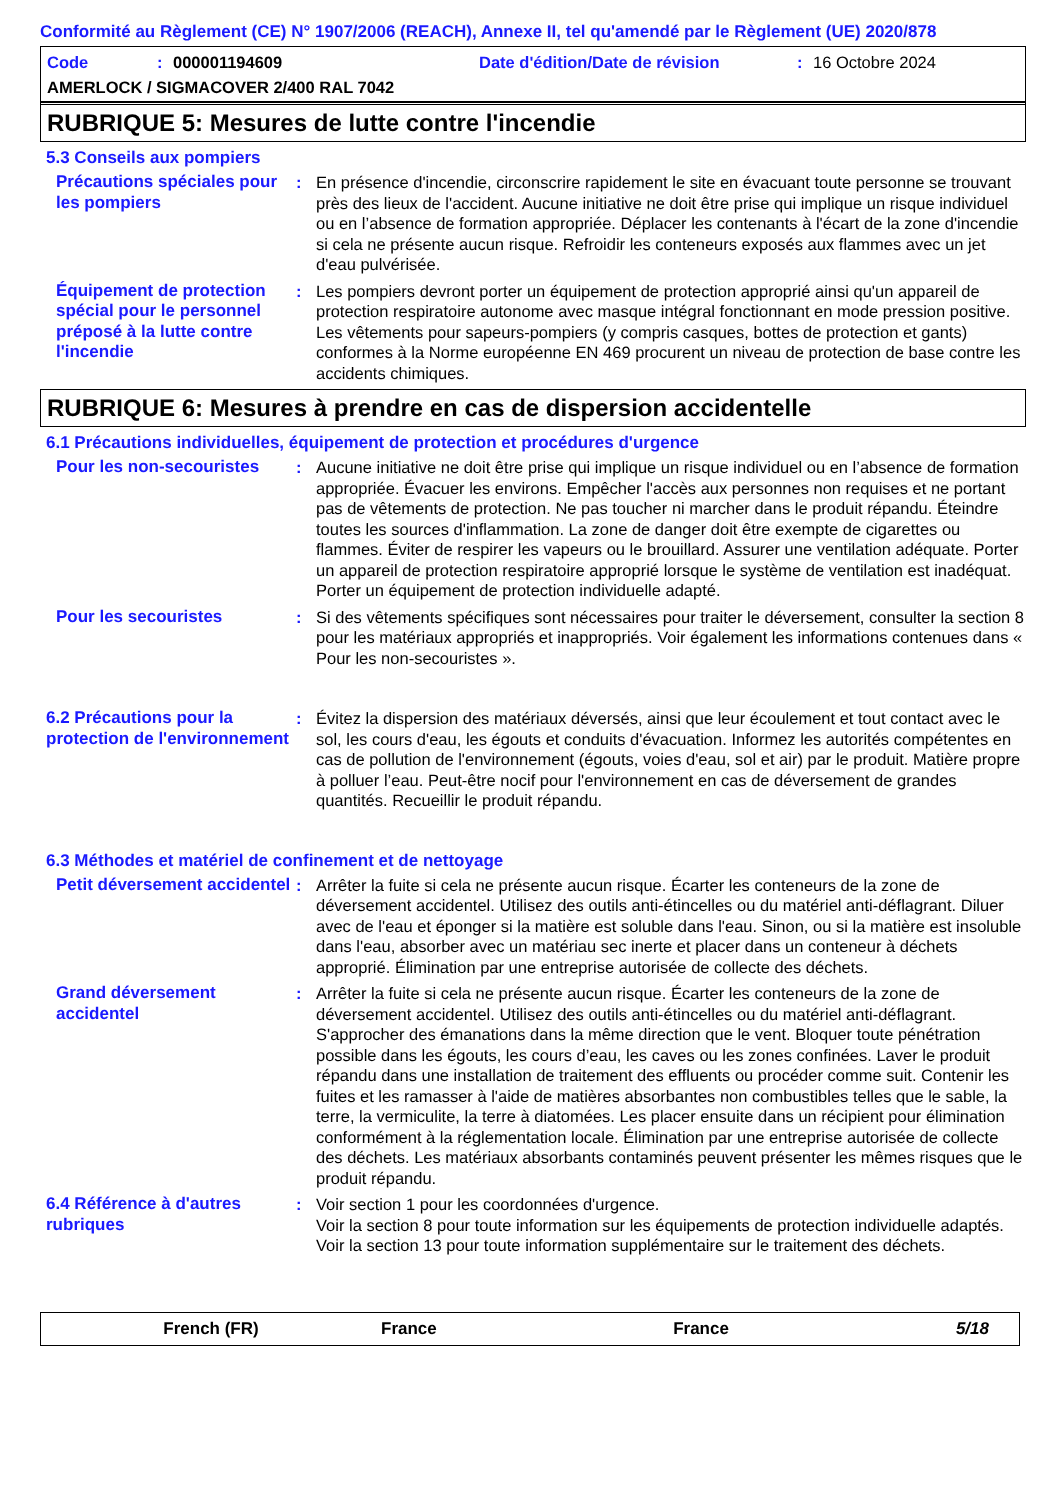Conformité au Règlement (CE) N° 1907/2006 (REACH), Annexe II, tel qu'amendé par le Règlement (UE) 2020/878
Code: 000001194609 Date d'édition/Date de révision: 16 Octobre 2024
AMERLOCK / SIGMACOVER 2/400 RAL 7042
RUBRIQUE 5: Mesures de lutte contre l'incendie
5.3 Conseils aux pompiers
Précautions spéciales pour les pompiers
: En présence d'incendie, circonscrire rapidement le site en évacuant toute personne se trouvant près des lieux de l'accident. Aucune initiative ne doit être prise qui implique un risque individuel ou en l’absence de formation appropriée. Déplacer les contenants à l'écart de la zone d'incendie si cela ne présente aucun risque. Refroidir les conteneurs exposés aux flammes avec un jet d'eau pulvérisée.
Équipement de protection spécial pour le personnel préposé à la lutte contre l'incendie
: Les pompiers devront porter un équipement de protection approprié ainsi qu'un appareil de protection respiratoire autonome avec masque intégral fonctionnant en mode pression positive. Les vêtements pour sapeurs-pompiers (y compris casques, bottes de protection et gants) conformes à la Norme européenne EN 469 procurent un niveau de protection de base contre les accidents chimiques.
RUBRIQUE 6: Mesures à prendre en cas de dispersion accidentelle
6.1 Précautions individuelles, équipement de protection et procédures d'urgence
Pour les non-secouristes
: Aucune initiative ne doit être prise qui implique un risque individuel ou en l’absence de formation appropriée. Évacuer les environs. Empêcher l'accès aux personnes non requises et ne portant pas de vêtements de protection. Ne pas toucher ni marcher dans le produit répandu. Éteindre toutes les sources d'inflammation. La zone de danger doit être exempte de cigarettes ou flammes. Éviter de respirer les vapeurs ou le brouillard. Assurer une ventilation adéquate. Porter un appareil de protection respiratoire approprié lorsque le système de ventilation est inadéquat. Porter un équipement de protection individuelle adapté.
Pour les secouristes : Si des vêtements spécifiques sont nécessaires pour traiter le déversement, consulter la section 8 pour les matériaux appropriés et inappropriés. Voir également les informations contenues dans « Pour les non-secouristes ».
6.2 Précautions pour la protection de l'environnement
: Évitez la dispersion des matériaux déversés, ainsi que leur écoulement et tout contact avec le sol, les cours d'eau, les égouts et conduits d'évacuation. Informez les autorités compétentes en cas de pollution de l'environnement (égouts, voies d'eau, sol et air) par le produit. Matière propre à polluer l’eau. Peut-être nocif pour l'environnement en cas de déversement de grandes quantités. Recueillir le produit répandu.
6.3 Méthodes et matériel de confinement et de nettoyage
Petit déversement accidentel
: Arrêter la fuite si cela ne présente aucun risque. Écarter les conteneurs de la zone de déversement accidentel. Utilisez des outils anti-étincelles ou du matériel anti-déflagrant. Diluer avec de l'eau et éponger si la matière est soluble dans l'eau. Sinon, ou si la matière est insoluble dans l'eau, absorber avec un matériau sec inerte et placer dans un conteneur à déchets approprié. Élimination par une entreprise autorisée de collecte des déchets.
Grand déversement accidentel
: Arrêter la fuite si cela ne présente aucun risque. Écarter les conteneurs de la zone de déversement accidentel. Utilisez des outils anti-étincelles ou du matériel anti-déflagrant. S'approcher des émanations dans la même direction que le vent. Bloquer toute pénétration possible dans les égouts, les cours d’eau, les caves ou les zones confinées. Laver le produit répandu dans une installation de traitement des effluents ou procéder comme suit. Contenir les fuites et les ramasser à l'aide de matières absorbantes non combustibles telles que le sable, la terre, la vermiculite, la terre à diatomées. Les placer ensuite dans un récipient pour élimination conformément à la réglementation locale. Élimination par une entreprise autorisée de collecte des déchets. Les matériaux absorbants contaminés peuvent présenter les mêmes risques que le produit répandu.
6.4 Référence à d'autres rubriques
: Voir section 1 pour les coordonnées d'urgence.
Voir la section 8 pour toute information sur les équipements de protection individuelle adaptés.
Voir la section 13 pour toute information supplémentaire sur le traitement des déchets.
French (FR) France France 5/18